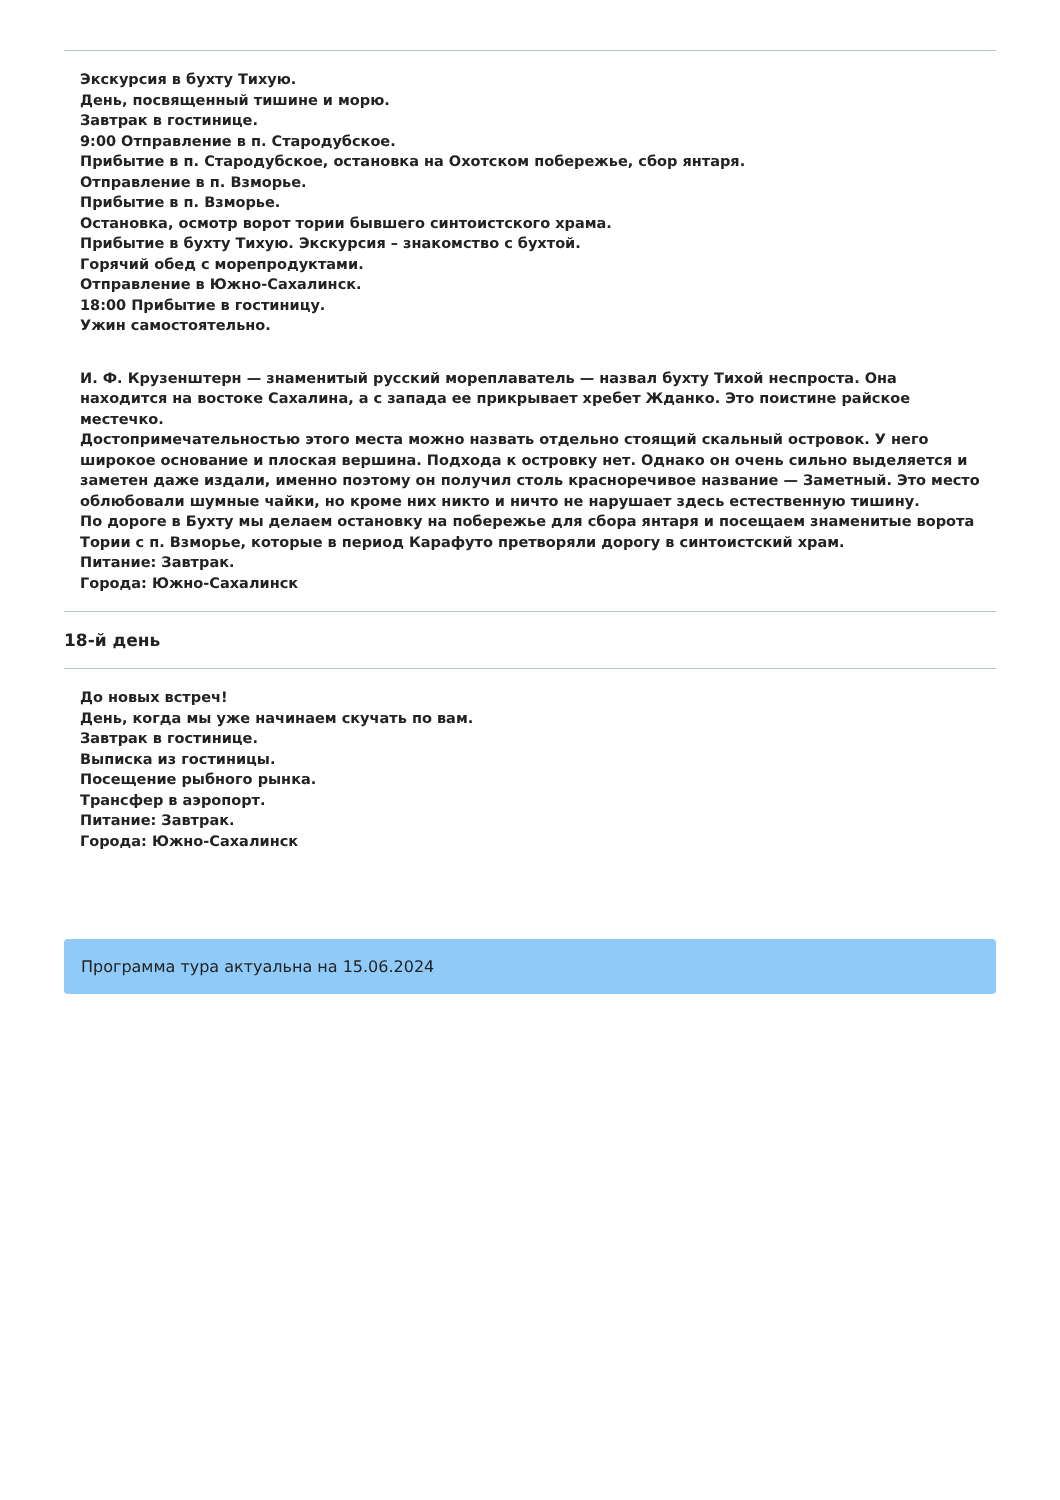Экскурсия в бухту Тихую.
День, посвященный тишине и морю.
Завтрак в гостинице.
9:00 Отправление в п. Стародубское.
Прибытие в п. Стародубское, остановка на Охотском побережье, сбор янтаря.
Отправление в п. Взморье.
Прибытие в п. Взморье.
Остановка, осмотр ворот тории бывшего синтоистского храма.
Прибытие в бухту Тихую. Экскурсия – знакомство с бухтой.
Горячий обед с морепродуктами.
Отправление в Южно-Сахалинск.
18:00 Прибытие в гостиницу.
Ужин самостоятельно.
И. Ф. Крузенштерн — знаменитый русский мореплаватель — назвал бухту Тихой неспроста. Она находится на востоке Сахалина, а с запада ее прикрывает хребет Жданко. Это поистине райское местечко.
Достопримечательностью этого места можно назвать отдельно стоящий скальный островок. У него широкое основание и плоская вершина. Подхода к островку нет. Однако он очень сильно выделяется и заметен даже издали, именно поэтому он получил столь красноречивое название — Заметный. Это место облюбовали шумные чайки, но кроме них никто и ничто не нарушает здесь естественную тишину.
По дороге в Бухту мы делаем остановку на побережье для сбора янтаря и посещаем знаменитые ворота Тории с п. Взморье, которые в период Карафуто претворяли дорогу в синтоистский храм.
Питание: Завтрак.
Города: Южно-Сахалинск
18-й день
До новых встреч!
День, когда мы уже начинаем скучать по вам.
Завтрак в гостинице.
Выписка из гостиницы.
Посещение рыбного рынка.
Трансфер в аэропорт.
Питание: Завтрак.
Города: Южно-Сахалинск
Программа тура актуальна на 15.06.2024